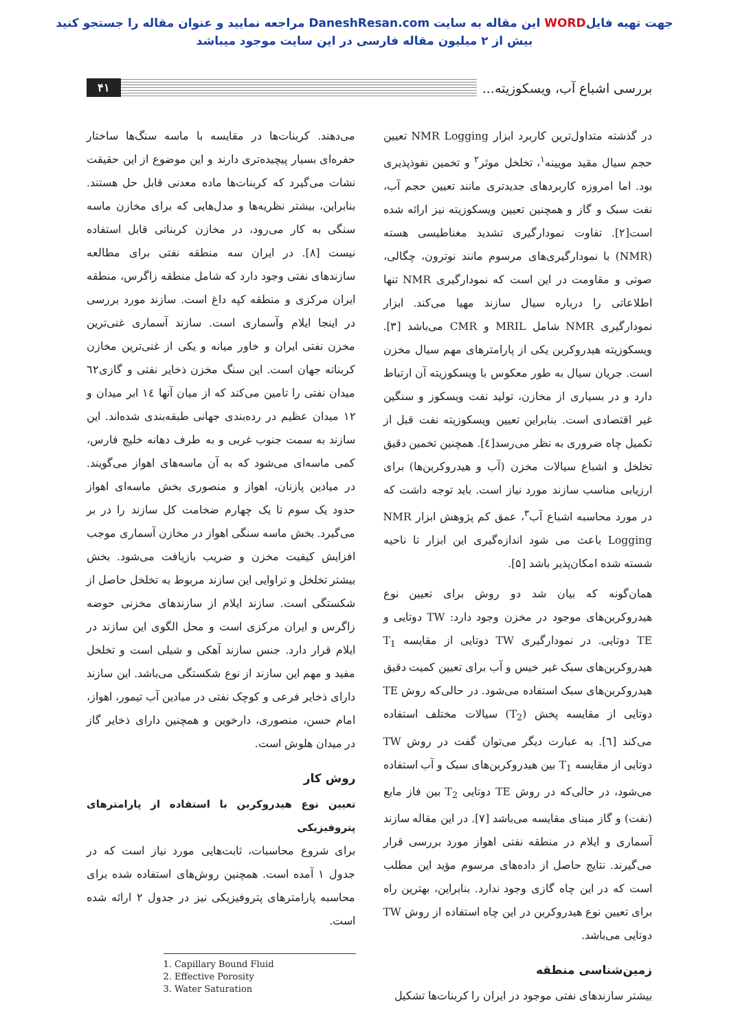جهت تهیه فایلWORD این مقاله به سایت DaneshResan.com مراجعه نمایید و عنوان مقاله را جستجو کنید
بیش از ۲ میلیون مقاله فارسی در این سایت موجود میباشد
بررسی اشباع آب، ویسکوزیته...
۴۱
در گذشته متداول‌ترین کاربرد ابزار NMR Logging تعیین حجم سیال مقید مویینه<sup>۱</sup>، تخلخل موثر<sup>۲</sup> و تخمین نفوذپذیری بود. اما امروزه کاربردهای جدیدتری مانند تعیین حجم آب، نفت سبک و گاز و همچنین تعیین ویسکوزیته نیز ارائه شده است[۲]. تفاوت نمودارگیری تشدید مغناطیسی هسته (NMR) با نمودارگیری‌های مرسوم مانند نوترون، چگالی، صوتی و مقاومت در این است که نمودارگیری NMR تنها اطلاعاتی را درباره سیال سازند مهیا می‌کند. ابزار نمودارگیری NMR شامل MRIL و CMR می‌باشد [۳]. ویسکوزیته هیدروکربن یکی از پارامترهای مهم سیال مخزن است. جریان سیال به طور معکوس با ویسکوزیته آن ارتباط دارد و در بسیاری از مخازن، تولید نفت ویسکوز و سنگین غیر اقتصادی است. بنابراین تعیین ویسکوزیته نفت قبل از تکمیل چاه ضروری به نظر می‌رسد[٤]. همچنین تخمین دقیق تخلخل و اشباع سیالات مخزن (آب و هیدروکربن‌ها) برای ارزیابی مناسب سازند مورد نیاز است. باید توجه داشت که در مورد محاسبه اشباع آب<sup>۳</sup>، عمق کم پژوهش ابزار NMR Logging باعث می شود اندازه‌گیری این ابزار تا ناحیه شسته شده امکان‌پذیر باشد [۵].
همان‌گونه که بیان شد دو روش برای تعیین نوع هیدروکربن‌های موجود در مخزن وجود دارد: TW دوتایی و TE دوتایی. در نمودارگیری TW دوتایی از مقایسه T<sub>1</sub> هیدروکربن‌های سبک غیر خیس و آب برای تعیین کمیت دقیق هیدروکربن‌های سبک استفاده می‌شود. در حالی‌که روش TE دوتایی از مقایسه پخش (T<sub>2</sub>) سیالات مختلف استفاده می‌کند [٦]. به عبارت دیگر می‌توان گفت در روش TW دوتایی از مقایسه T<sub>1</sub> بین هیدروکربن‌های سبک و آب استفاده می‌شود، در حالی‌که در روش TE دوتایی T<sub>2</sub> بین فاز مایع (نفت) و گاز مبنای مقایسه می‌باشد [۷]. در این مقاله سازند آسماری و ایلام در منطقه نفتی اهواز مورد بررسی قرار می‌گیرند. نتایج حاصل از داده‌های مرسوم مؤید این مطلب است که در این چاه گازی وجود ندارد. بنابراین، بهترین راه برای تعیین نوع هیدروکربن در این چاه استفاده از روش TW دوتایی می‌باشد.
زمین‌شناسی منطقه
بیشتر سازندهای نفتی موجود در ایران را کربنات‌ها تشکیل
می‌دهند. کربنات‌ها در مقایسه با ماسه سنگ‌ها ساختار حفره‌ای بسیار پیچیده‌تری دارند و این موضوع از این حقیقت نشات می‌گیرد که کربنات‌ها ماده معدنی قابل حل هستند. بنابراین، بیشتر نظریه‌ها و مدل‌هایی که برای مخازن ماسه سنگی به کار می‌رود، در مخازن کربناتی قابل استفاده نیست [۸]. در ایران سه منطقه نفتی برای مطالعه سازندهای نفتی وجود دارد که شامل منطقه زاگرس، منطقه ایران مرکزی و منطقه کپه داغ است. سازند مورد بررسی در اینجا ایلام وآسماری است. سازند آسماری غنی‌ترین مخزن نفتی ایران و خاور میانه و یکی از غنی‌ترین مخازن کربناته جهان است. این سنگ مخزن ذخایر نفتی و گازی٦۲ میدان نفتی را تامین می‌کند که از میان آنها ١٤ ابر میدان و ١۲ میدان عظیم در رده‌بندی جهانی طبقه‌بندی شده‌اند. این سازند به سمت جنوب غربی و به طرف دهانه خلیج فارس، کمی ماسه‌ای می‌شود که به آن ماسه‌های اهواز می‌گویند. در میادین پازنان، اهواز و منصوری بخش ماسه‌ای اهواز حدود یک سوم تا یک چهارم ضخامت کل سازند را در بر می‌گیرد. بخش ماسه سنگی اهواز در مخازن آسماری موجب افزایش کیفیت مخزن و ضریب بازیافت می‌شود. بخش بیشتر تخلخل و تراوایی این سازند مربوط به تخلخل حاصل از شکستگی است. سازند ایلام از سازندهای مخزنی حوضه زاگرس و ایران مرکزی است و محل الگوی این سازند در ایلام قرار دارد. جنس سازند آهکی و شیلی است و تخلخل مفید و مهم این سازند از نوع شکستگی می‌باشد. این سازند دارای ذخایر فرعی و کوچک نفتی در میادین آب تیمور، اهواز، امام حسن، منصوری، دارخوین و همچنین دارای ذخایر گاز در میدان هلوش است.
روش کار
تعیین نوع هیدروکربن با استفاده از پارامترهای پتروفیزیکی
برای شروع محاسبات، ثابت‌هایی مورد نیاز است که در جدول ۱ آمده است. همچنین روش‌های استفاده شده برای محاسبه پارامترهای پتروفیزیکی نیز در جدول ۲ ارائه شده است.
1. Capillary Bound Fluid
2. Effective Porosity
3. Water Saturation